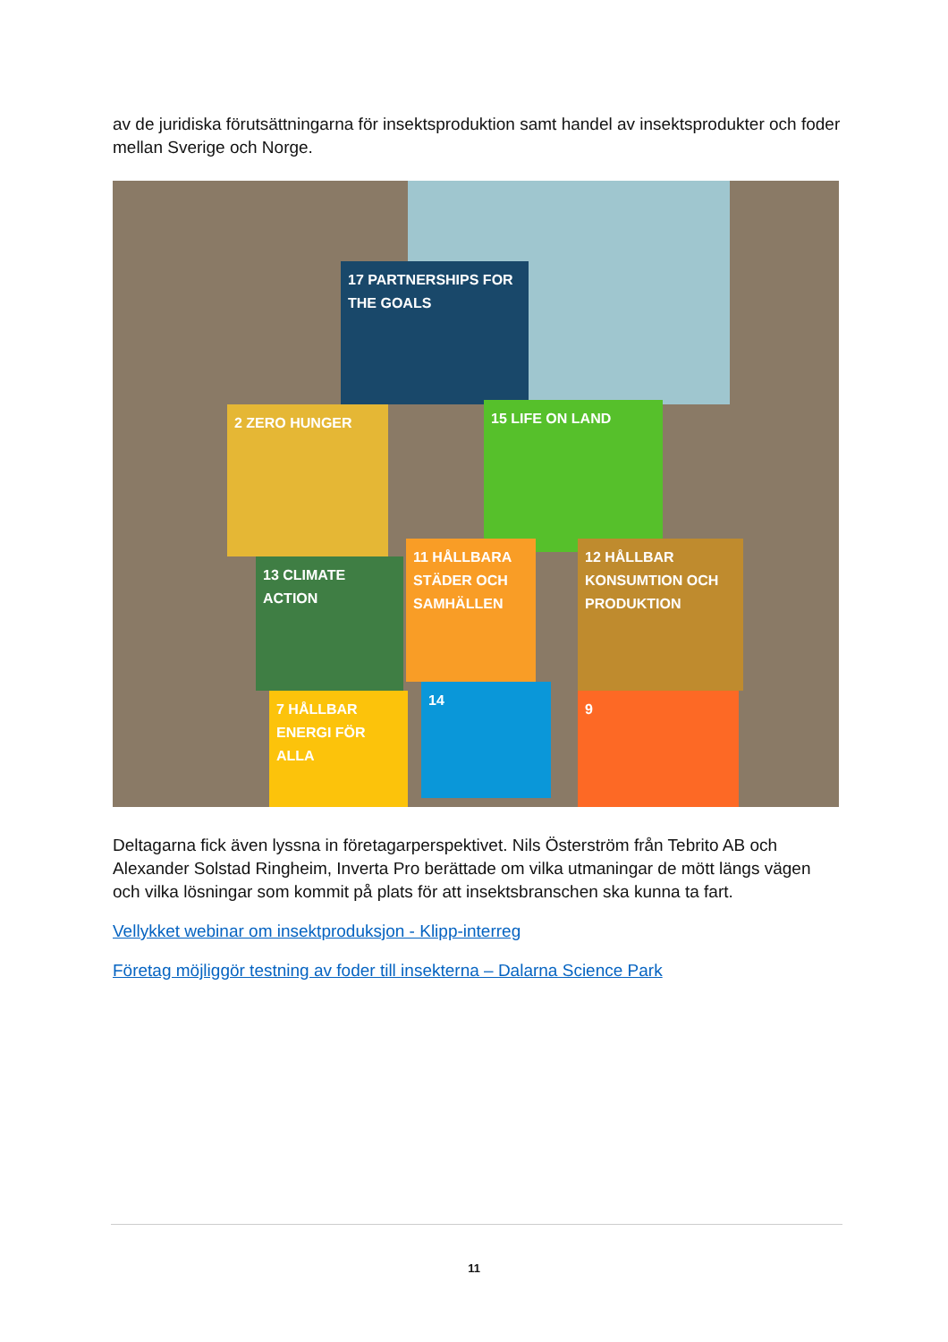av de juridiska förutsättningarna för insektsproduktion samt handel av insektsprodukter och foder mellan Sverige och Norge.
17 PARTNERSHIPS FOR THE GOALS
2 ZERO HUNGER 15 LIFE ON LAND
13 CLIMATE ACTION
11 HÅLLBARA STÄDER OCH SAMHÄLLEN
12 HÅLLBAR KONSUMTION OCH PRODUKTION
7 HÅLLBAR ENERGI FÖR ALLA
14
9
Deltagarna fick även lyssna in företagarperspektivet. Nils Österström från Tebrito AB och Alexander Solstad Ringheim, Inverta Pro berättade om vilka utmaningar de mött längs vägen och vilka lösningar som kommit på plats för att insektsbranschen ska kunna ta fart.
Vellykket webinar om insektproduksjon - Klipp-interreg
Företag möjliggör testning av foder till insekterna – Dalarna Science Park
11